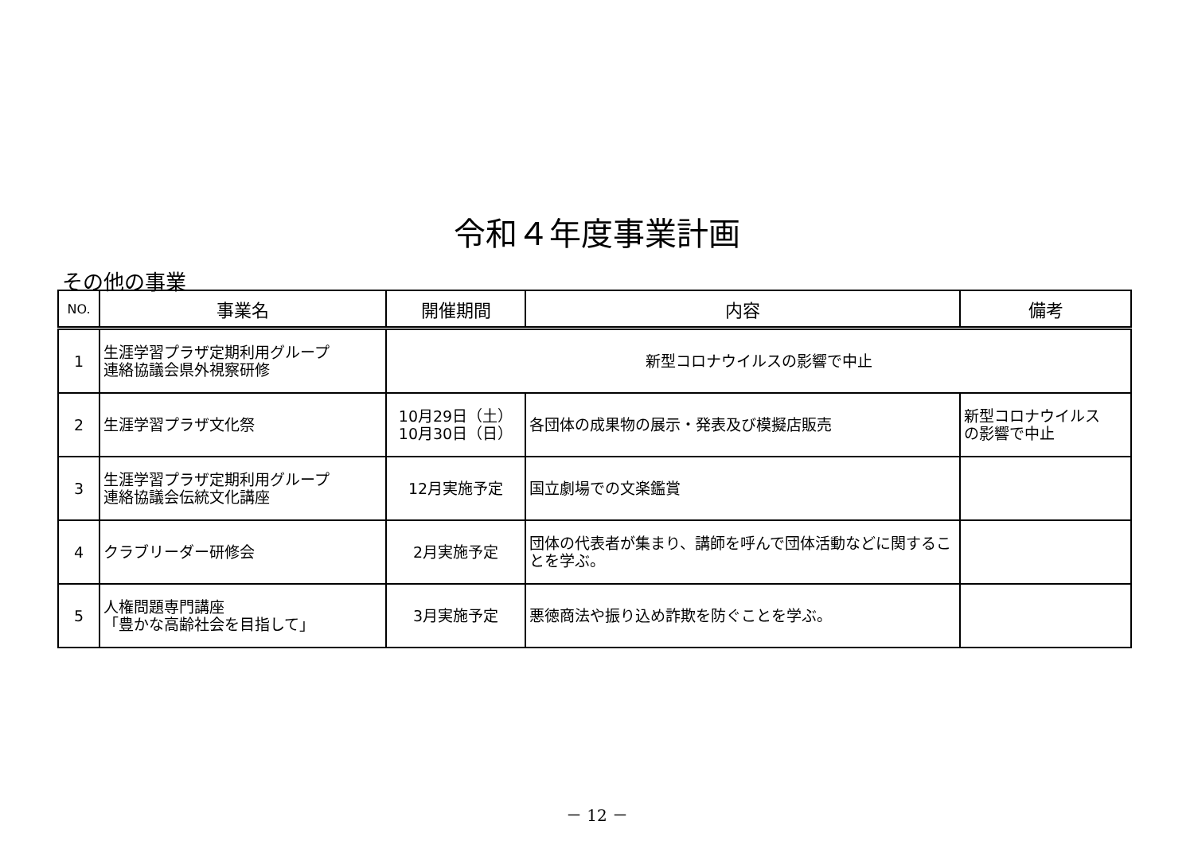令和４年度事業計画
その他の事業
| NO. | 事業名 | 開催期間 | 内容 | 備考 |
| --- | --- | --- | --- | --- |
| 1 | 生涯学習プラザ定期利用グループ 連絡協議会県外視察研修 | 新型コロナウイルスの影響で中止 | | |
| 2 | 生涯学習プラザ文化祭 | 10月29日（土） 10月30日（日） | 各団体の成果物の展示・発表及び模擬店販売 | 新型コロナウイルス の影響で中止 |
| 3 | 生涯学習プラザ定期利用グループ 連絡協議会伝統文化講座 | 12月実施予定 | 国立劇場での文楽鑑賞 | |
| 4 | クラブリーダー研修会 | 2月実施予定 | 団体の代表者が集まり、講師を呼んで団体活動などに関することを学ぶ。 | |
| 5 | 人権問題専門講座 「豊かな高齢社会を目指して」 | 3月実施予定 | 悪徳商法や振り込め詐欺を防ぐことを学ぶ。 | |
－ 12 －